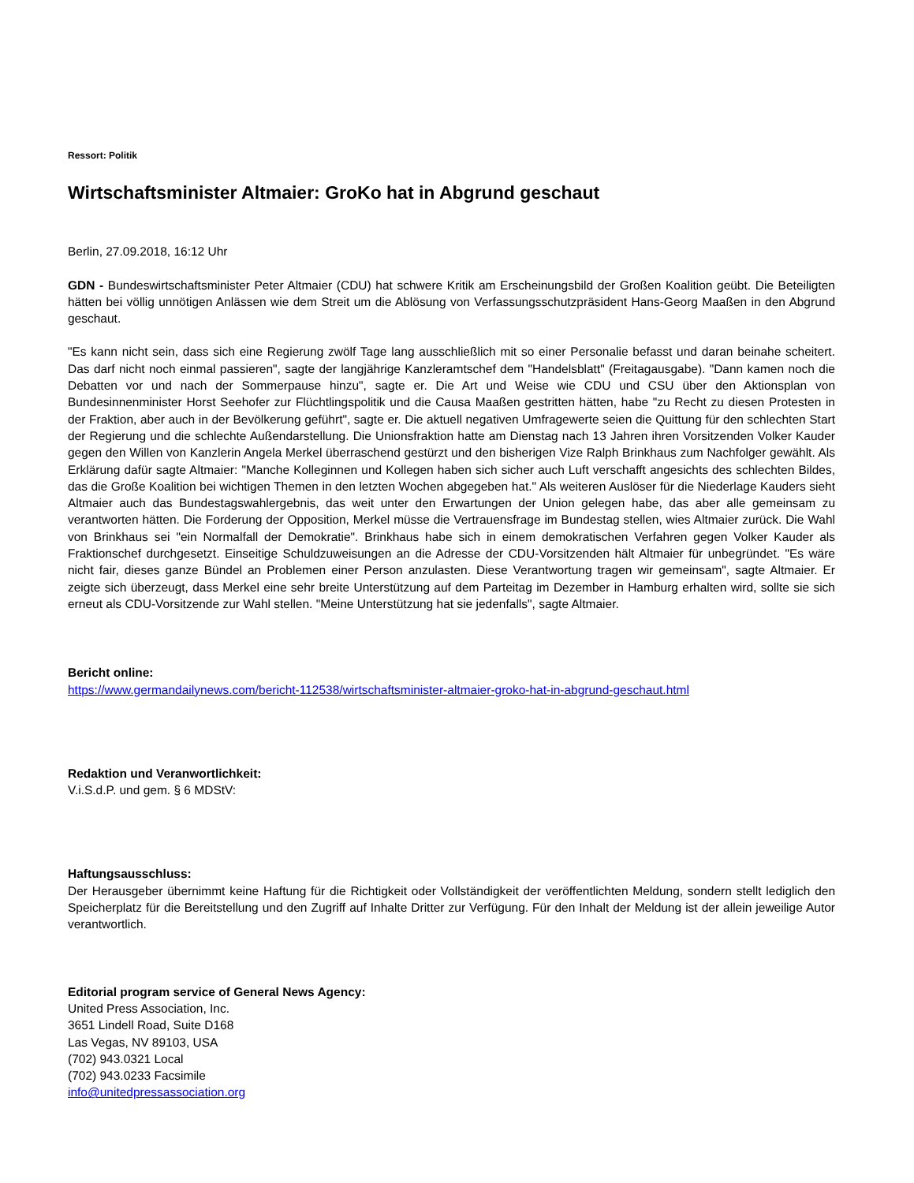Ressort: Politik
Wirtschaftsminister Altmaier: GroKo hat in Abgrund geschaut
Berlin, 27.09.2018, 16:12 Uhr
GDN - Bundeswirtschaftsminister Peter Altmaier (CDU) hat schwere Kritik am Erscheinungsbild der Großen Koalition geübt. Die Beteiligten hätten bei völlig unnötigen Anlässen wie dem Streit um die Ablösung von Verfassungsschutzpräsident Hans-Georg Maaßen in den Abgrund geschaut.
"Es kann nicht sein, dass sich eine Regierung zwölf Tage lang ausschließlich mit so einer Personalie befasst und daran beinahe scheitert. Das darf nicht noch einmal passieren", sagte der langjährige Kanzleramtschef dem "Handelsblatt" (Freitagausgabe). "Dann kamen noch die Debatten vor und nach der Sommerpause hinzu", sagte er. Die Art und Weise wie CDU und CSU über den Aktionsplan von Bundesinnenminister Horst Seehofer zur Flüchtlingspolitik und die Causa Maaßen gestritten hätten, habe "zu Recht zu diesen Protesten in der Fraktion, aber auch in der Bevölkerung geführt", sagte er. Die aktuell negativen Umfragewerte seien die Quittung für den schlechten Start der Regierung und die schlechte Außendarstellung. Die Unionsfraktion hatte am Dienstag nach 13 Jahren ihren Vorsitzenden Volker Kauder gegen den Willen von Kanzlerin Angela Merkel überraschend gestürzt und den bisherigen Vize Ralph Brinkhaus zum Nachfolger gewählt. Als Erklärung dafür sagte Altmaier: "Manche Kolleginnen und Kollegen haben sich sicher auch Luft verschafft angesichts des schlechten Bildes, das die Große Koalition bei wichtigen Themen in den letzten Wochen abgegeben hat." Als weiteren Auslöser für die Niederlage Kauders sieht Altmaier auch das Bundestagswahlergebnis, das weit unter den Erwartungen der Union gelegen habe, das aber alle gemeinsam zu verantworten hätten. Die Forderung der Opposition, Merkel müsse die Vertrauensfrage im Bundestag stellen, wies Altmaier zurück. Die Wahl von Brinkhaus sei "ein Normalfall der Demokratie". Brinkhaus habe sich in einem demokratischen Verfahren gegen Volker Kauder als Fraktionschef durchgesetzt. Einseitige Schuldzuweisungen an die Adresse der CDU-Vorsitzenden hält Altmaier für unbegründet. "Es wäre nicht fair, dieses ganze Bündel an Problemen einer Person anzulasten. Diese Verantwortung tragen wir gemeinsam", sagte Altmaier. Er zeigte sich überzeugt, dass Merkel eine sehr breite Unterstützung auf dem Parteitag im Dezember in Hamburg erhalten wird, sollte sie sich erneut als CDU-Vorsitzende zur Wahl stellen. "Meine Unterstützung hat sie jedenfalls", sagte Altmaier.
Bericht online:
https://www.germandailynews.com/bericht-112538/wirtschaftsminister-altmaier-groko-hat-in-abgrund-geschaut.html
Redaktion und Veranwortlichkeit:
V.i.S.d.P. und gem. § 6 MDStV:
Haftungsausschluss:
Der Herausgeber übernimmt keine Haftung für die Richtigkeit oder Vollständigkeit der veröffentlichten Meldung, sondern stellt lediglich den Speicherplatz für die Bereitstellung und den Zugriff auf Inhalte Dritter zur Verfügung. Für den Inhalt der Meldung ist der allein jeweilige Autor verantwortlich.
Editorial program service of General News Agency:
United Press Association, Inc.
3651 Lindell Road, Suite D168
Las Vegas, NV 89103, USA
(702) 943.0321 Local
(702) 943.0233 Facsimile
info@unitedpressassociation.org